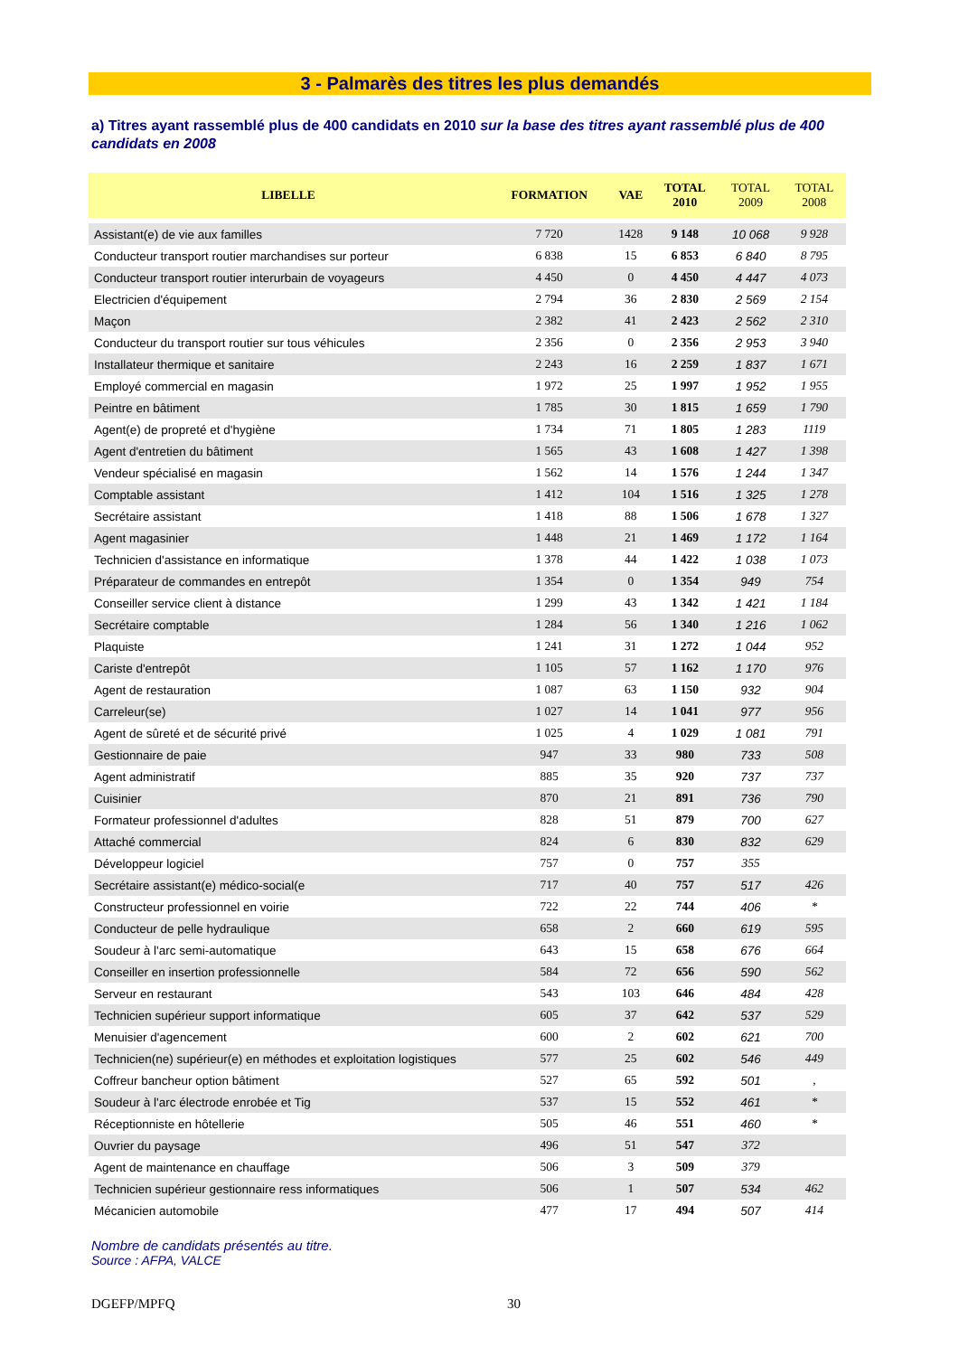3 - Palmarès des titres les plus demandés
a) Titres ayant rassemblé plus de 400 candidats en 2010 sur la base des titres ayant rassemblé plus de 400 candidats en 2008
| LIBELLE | FORMATION | VAE | TOTAL 2010 | TOTAL 2009 | TOTAL 2008 |
| --- | --- | --- | --- | --- | --- |
| Assistant(e) de vie aux familles | 7 720 | 1428 | 9 148 | 10 068 | 9 928 |
| Conducteur transport routier marchandises sur porteur | 6 838 | 15 | 6 853 | 6 840 | 8 795 |
| Conducteur transport routier interurbain de voyageurs | 4 450 | 0 | 4 450 | 4 447 | 4 073 |
| Electricien d'équipement | 2 794 | 36 | 2 830 | 2 569 | 2 154 |
| Maçon | 2 382 | 41 | 2 423 | 2 562 | 2 310 |
| Conducteur du transport routier sur tous véhicules | 2 356 | 0 | 2 356 | 2 953 | 3 940 |
| Installateur thermique et sanitaire | 2 243 | 16 | 2 259 | 1 837 | 1 671 |
| Employé commercial en magasin | 1 972 | 25 | 1 997 | 1 952 | 1 955 |
| Peintre en bâtiment | 1 785 | 30 | 1 815 | 1 659 | 1 790 |
| Agent(e) de propreté et d'hygiène | 1 734 | 71 | 1 805 | 1 283 | 1119 |
| Agent d'entretien du bâtiment | 1 565 | 43 | 1 608 | 1 427 | 1 398 |
| Vendeur spécialisé en magasin | 1 562 | 14 | 1 576 | 1 244 | 1 347 |
| Comptable assistant | 1 412 | 104 | 1 516 | 1 325 | 1 278 |
| Secrétaire assistant | 1 418 | 88 | 1 506 | 1 678 | 1 327 |
| Agent magasinier | 1 448 | 21 | 1 469 | 1 172 | 1 164 |
| Technicien d'assistance en informatique | 1 378 | 44 | 1 422 | 1 038 | 1 073 |
| Préparateur de commandes en entrepôt | 1 354 | 0 | 1 354 | 949 | 754 |
| Conseiller service client à distance | 1 299 | 43 | 1 342 | 1 421 | 1 184 |
| Secrétaire comptable | 1 284 | 56 | 1 340 | 1 216 | 1 062 |
| Plaquiste | 1 241 | 31 | 1 272 | 1 044 | 952 |
| Cariste d'entrepôt | 1 105 | 57 | 1 162 | 1 170 | 976 |
| Agent de restauration | 1 087 | 63 | 1 150 | 932 | 904 |
| Carreleur(se) | 1 027 | 14 | 1 041 | 977 | 956 |
| Agent de sûreté et de sécurité privé | 1 025 | 4 | 1 029 | 1 081 | 791 |
| Gestionnaire de paie | 947 | 33 | 980 | 733 | 508 |
| Agent administratif | 885 | 35 | 920 | 737 | 737 |
| Cuisinier | 870 | 21 | 891 | 736 | 790 |
| Formateur professionnel d'adultes | 828 | 51 | 879 | 700 | 627 |
| Attaché commercial | 824 | 6 | 830 | 832 | 629 |
| Développeur logiciel | 757 | 0 | 757 | 355 | |
| Secrétaire assistant(e) médico-social(e | 717 | 40 | 757 | 517 | 426 |
| Constructeur professionnel en voirie | 722 | 22 | 744 | 406 | * |
| Conducteur de pelle hydraulique | 658 | 2 | 660 | 619 | 595 |
| Soudeur à l'arc semi-automatique | 643 | 15 | 658 | 676 | 664 |
| Conseiller en insertion professionnelle | 584 | 72 | 656 | 590 | 562 |
| Serveur en restaurant | 543 | 103 | 646 | 484 | 428 |
| Technicien supérieur support informatique | 605 | 37 | 642 | 537 | 529 |
| Menuisier d'agencement | 600 | 2 | 602 | 621 | 700 |
| Technicien(ne) supérieur(e) en méthodes et exploitation logistiques | 577 | 25 | 602 | 546 | 449 |
| Coffreur bancheur option bâtiment | 527 | 65 | 592 | 501 | , |
| Soudeur à l'arc électrode enrobée et Tig | 537 | 15 | 552 | 461 | * |
| Réceptionniste en hôtellerie | 505 | 46 | 551 | 460 | * |
| Ouvrier du paysage | 496 | 51 | 547 | 372 | |
| Agent de maintenance en chauffage | 506 | 3 | 509 | 379 | |
| Technicien supérieur gestionnaire ress informatiques | 506 | 1 | 507 | 534 | 462 |
| Mécanicien automobile | 477 | 17 | 494 | 507 | 414 |
Nombre de candidats présentés au titre.
Source : AFPA, VALCE
DGEFP/MPFQ 30